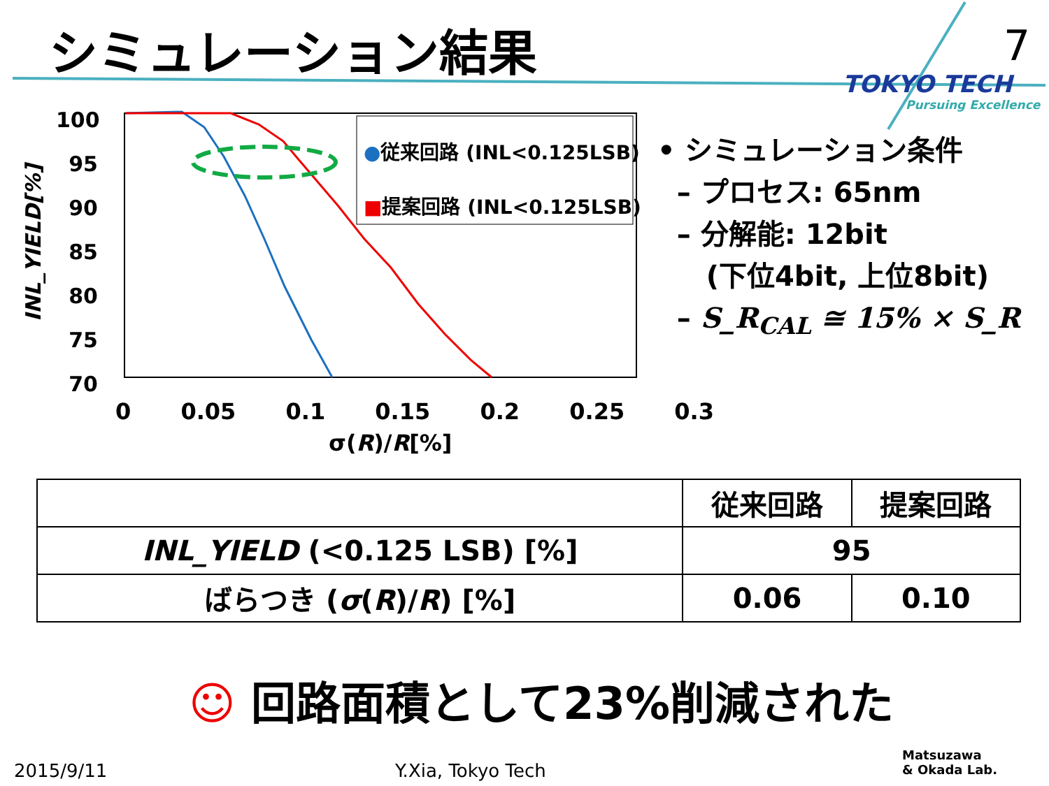シミュレーション結果 7
TOKYO TECH
Pursuing Excellence
100
95
90
85
80
75
70
INL_YIELD[%]
●従来回路 (INL<0.125LSB)
■提案回路 (INL<0.125LSB)
0 0.05 0.1 0.15 0.2 0.25 0.3
σ(R)/R[%]
• シミュレーション条件
– プロセス: 65nm
– 分解能: 12bit
(下位4bit, 上位8bit)
– S_R<sub>CAL</sub> ≅ 15% × S_R
| | 従来回路 | 提案回路 |
| --- | --- | --- |
| INL_YIELD (<0.125 LSB) [%] | 95 | |
| ばらつき ( σ ( R )/ R ) [%] | 0.06 | 0.10 |
☺ 回路面積として23%削減された
2015/9/11 Y.Xia, Tokyo Tech
Matsuzawa
& Okada Lab.